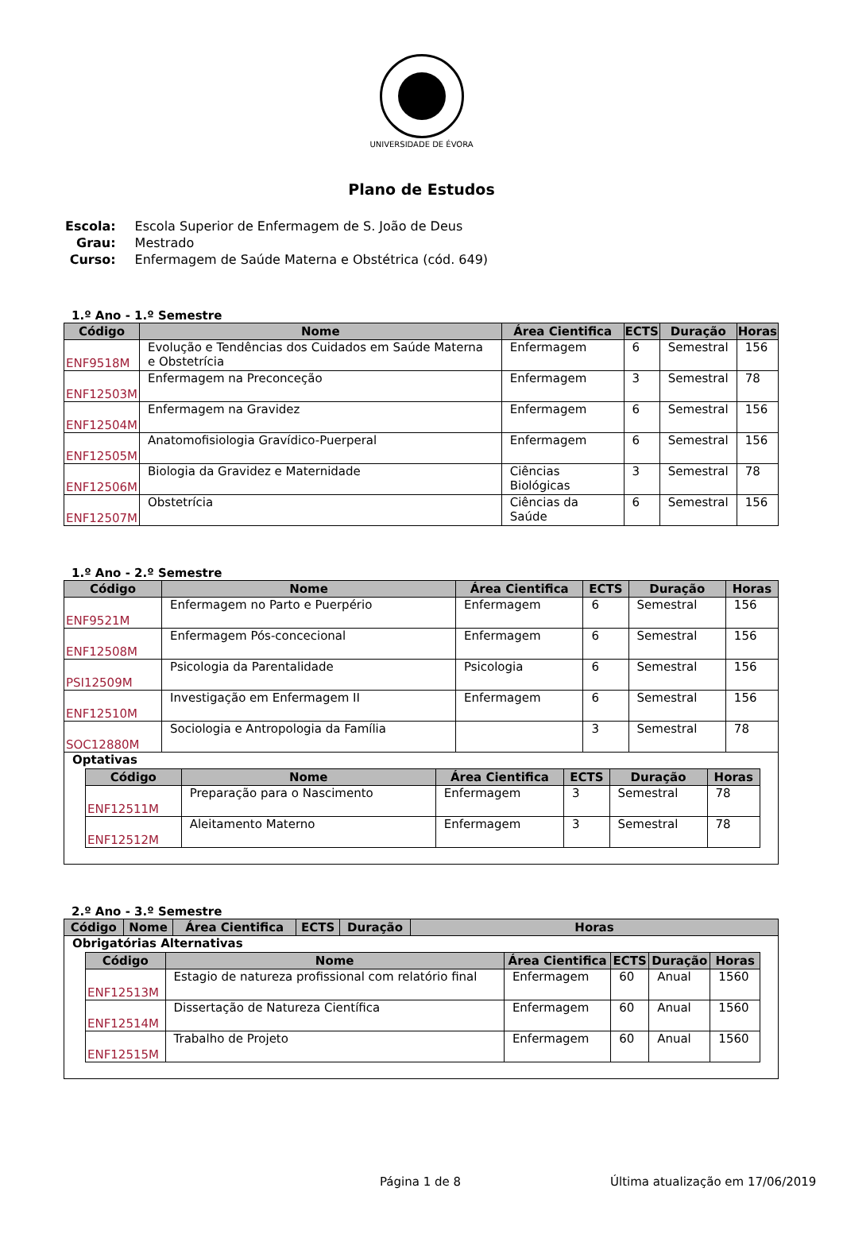UNIVERSIDADE DE ÉVORA
Plano de Estudos
| Escola: | Escola Superior de Enfermagem de S. João de Deus |
| Grau: | Mestrado |
| Curso: | Enfermagem de Saúde Materna e Obstétrica (cód. 649) |
1.º Ano - 1.º Semestre
| Código | Nome | Área Cientifica | ECTS | Duração | Horas |
| --- | --- | --- | --- | --- | --- |
| ENF9518M | Evolução e Tendências dos Cuidados em Saúde Materna e Obstetrícia | Enfermagem | 6 | Semestral | 156 |
| ENF12503M | Enfermagem na Preconceção | Enfermagem | 3 | Semestral | 78 |
| ENF12504M | Enfermagem na Gravidez | Enfermagem | 6 | Semestral | 156 |
| ENF12505M | Anatomofisiologia Gravídico-Puerperal | Enfermagem | 6 | Semestral | 156 |
| ENF12506M | Biologia da Gravidez e Maternidade | Ciências Biológicas | 3 | Semestral | 78 |
| ENF12507M | Obstetrícia | Ciências da Saúde | 6 | Semestral | 156 |
1.º Ano - 2.º Semestre
| Código | Nome | Área Cientifica | ECTS | Duração | Horas |
| --- | --- | --- | --- | --- | --- |
| ENF9521M | Enfermagem no Parto e Puerpério | Enfermagem | 6 | Semestral | 156 |
| ENF12508M | Enfermagem Pós-concecional | Enfermagem | 6 | Semestral | 156 |
| PSI12509M | Psicologia da Parentalidade | Psicologia | 6 | Semestral | 156 |
| ENF12510M | Investigação em Enfermagem II | Enfermagem | 6 | Semestral | 156 |
| SOC12880M | Sociologia e Antropologia da Família | | 3 | Semestral | 78 |
| Optativas / Código / Nome / Área Cientifica / ECTS / Duração / Horas / / --- / --- / --- / --- / --- / --- / / ENF12511M / Preparação para o Nascimento / Enfermagem / 3 / Semestral / 78 / / ENF12512M / Aleitamento Materno / Enfermagem / 3 / Semestral / 78 / | | | | | |
2.º Ano - 3.º Semestre
| Código | Nome | Área Cientifica | ECTS | Duração | Horas |
| --- | --- | --- | --- | --- | --- |
| Obrigatórias Alternativas / Código / Nome / Área Cientifica / ECTS / Duração / Horas / / --- / --- / --- / --- / --- / --- / / ENF12513M / Estagio de natureza profissional com relatório final / Enfermagem / 60 / Anual / 1560 / / ENF12514M / Dissertação de Natureza Científica / Enfermagem / 60 / Anual / 1560 / / ENF12515M / Trabalho de Projeto / Enfermagem / 60 / Anual / 1560 / | | | | | |
Página 1 de 8 Última atualização em 17/06/2019